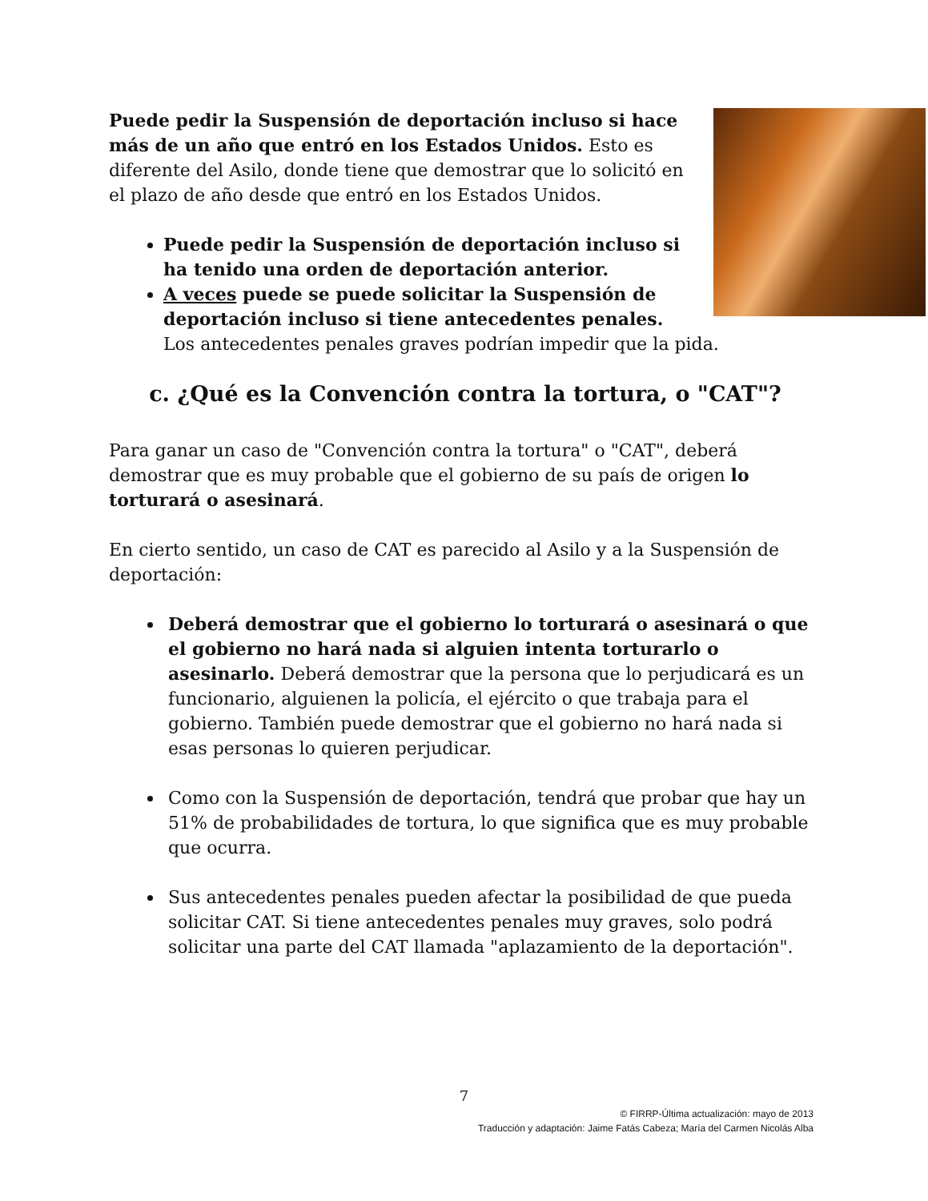Puede pedir la Suspensión de deportación incluso si hace más de un año que entró en los Estados Unidos. Esto es diferente del Asilo, donde tiene que demostrar que lo solicitó en el plazo de año desde que entró en los Estados Unidos.
Puede pedir la Suspensión de deportación incluso si ha tenido una orden de deportación anterior.
A veces puede se puede solicitar la Suspensión de deportación incluso si tiene antecedentes penales. Los antecedentes penales graves podrían impedir que la pida.
c. ¿Qué es la Convención contra la tortura, o "CAT"?
Para ganar un caso de "Convención contra la tortura" o "CAT", deberá demostrar que es muy probable que el gobierno de su país de origen lo torturará o asesinará.
En cierto sentido, un caso de CAT es parecido al Asilo y a la Suspensión de deportación:
Deberá demostrar que el gobierno lo torturará o asesinará o que el gobierno no hará nada si alguien intenta torturarlo o asesinarlo. Deberá demostrar que la persona que lo perjudicará es un funcionario, alguienen la policía, el ejército o que trabaja para el gobierno. También puede demostrar que el gobierno no hará nada si esas personas lo quieren perjudicar.
Como con la Suspensión de deportación, tendrá que probar que hay un 51% de probabilidades de tortura, lo que significa que es muy probable que ocurra.
Sus antecedentes penales pueden afectar la posibilidad de que pueda solicitar CAT. Si tiene antecedentes penales muy graves, solo podrá solicitar una parte del CAT llamada "aplazamiento de la deportación".
7
© FIRRP-Última actualización: mayo de 2013
Traducción y adaptación: Jaime Fatás Cabeza; María del Carmen Nicolás Alba